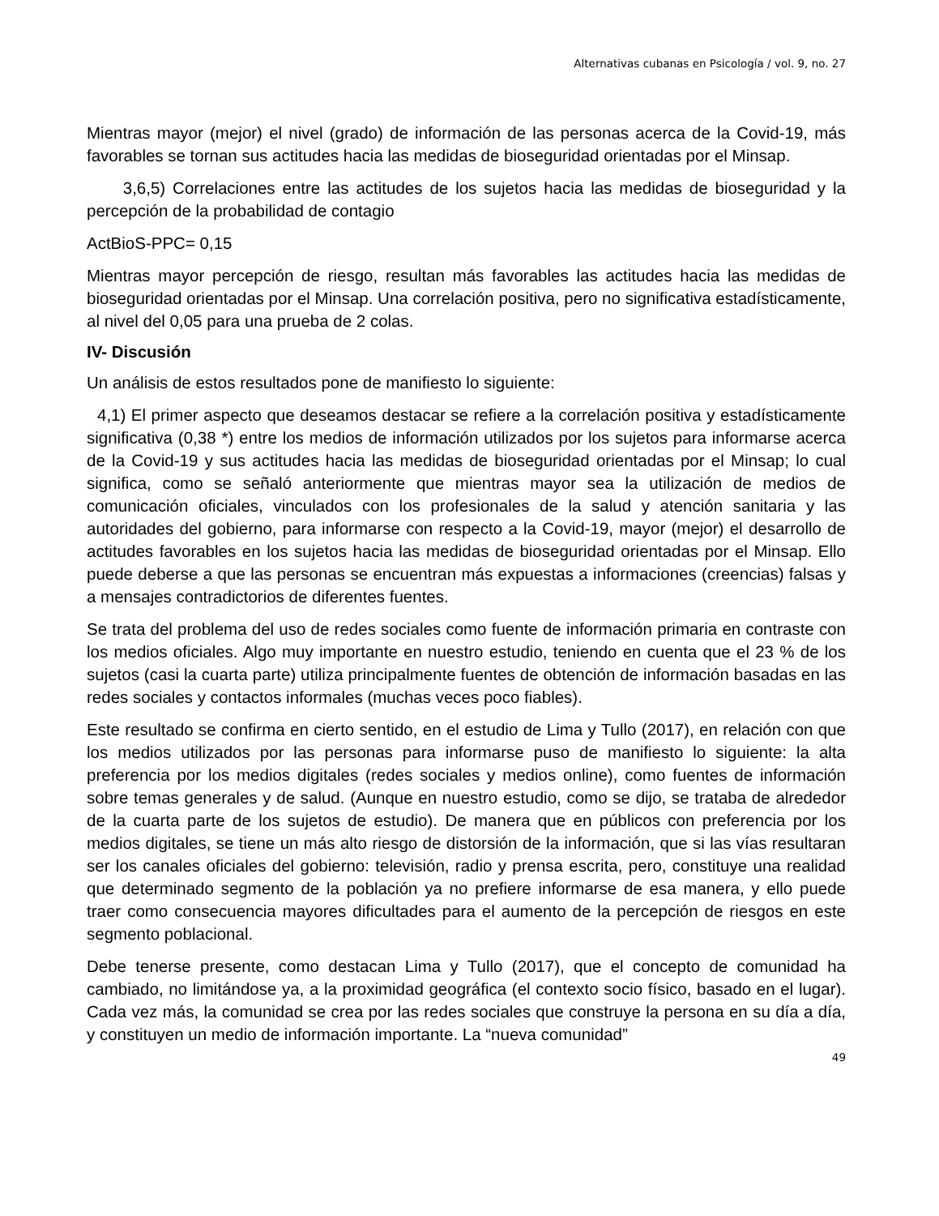Alternativas cubanas en Psicología / vol. 9, no. 27
Mientras mayor (mejor) el nivel (grado) de información de las personas acerca de la Covid-19, más favorables se tornan sus actitudes hacia las medidas de bioseguridad orientadas por el Minsap.
3,6,5) Correlaciones entre las actitudes de los sujetos hacia las medidas de bioseguridad y la percepción de la probabilidad de contagio
ActBioS-PPC= 0,15
Mientras mayor percepción de riesgo, resultan más favorables las actitudes hacia las medidas de bioseguridad orientadas por el Minsap. Una correlación positiva, pero no significativa estadísticamente, al nivel del 0,05 para una prueba de 2 colas.
IV- Discusión
Un análisis de estos resultados pone de manifiesto lo siguiente:
4,1) El primer aspecto que deseamos destacar se refiere a la correlación positiva y estadísticamente significativa (0,38 *) entre los medios de información utilizados por los sujetos para informarse acerca de la Covid-19 y sus actitudes hacia las medidas de bioseguridad orientadas por el Minsap; lo cual significa, como se señaló anteriormente que mientras mayor sea la utilización de medios de comunicación oficiales, vinculados con los profesionales de la salud y atención sanitaria y las autoridades del gobierno, para informarse con respecto a la Covid-19, mayor (mejor) el desarrollo de actitudes favorables en los sujetos hacia las medidas de bioseguridad orientadas por el Minsap. Ello puede deberse a que las personas se encuentran más expuestas a informaciones (creencias) falsas y a mensajes contradictorios de diferentes fuentes.
Se trata del problema del uso de redes sociales como fuente de información primaria en contraste con los medios oficiales. Algo muy importante en nuestro estudio, teniendo en cuenta que el 23 % de los sujetos (casi la cuarta parte) utiliza principalmente fuentes de obtención de información basadas en las redes sociales y contactos informales (muchas veces poco fiables).
Este resultado se confirma en cierto sentido, en el estudio de Lima y Tullo (2017), en relación con que los medios utilizados por las personas para informarse puso de manifiesto lo siguiente: la alta preferencia por los medios digitales (redes sociales y medios online), como fuentes de información sobre temas generales y de salud. (Aunque en nuestro estudio, como se dijo, se trataba de alrededor de la cuarta parte de los sujetos de estudio). De manera que en públicos con preferencia por los medios digitales, se tiene un más alto riesgo de distorsión de la información, que si las vías resultaran ser los canales oficiales del gobierno: televisión, radio y prensa escrita, pero, constituye una realidad que determinado segmento de la población ya no prefiere informarse de esa manera, y ello puede traer como consecuencia mayores dificultades para el aumento de la percepción de riesgos en este segmento poblacional.
Debe tenerse presente, como destacan Lima y Tullo (2017), que el concepto de comunidad ha cambiado, no limitándose ya, a la proximidad geográfica (el contexto socio físico, basado en el lugar). Cada vez más, la comunidad se crea por las redes sociales que construye la persona en su día a día, y constituyen un medio de información importante. La “nueva comunidad”
49